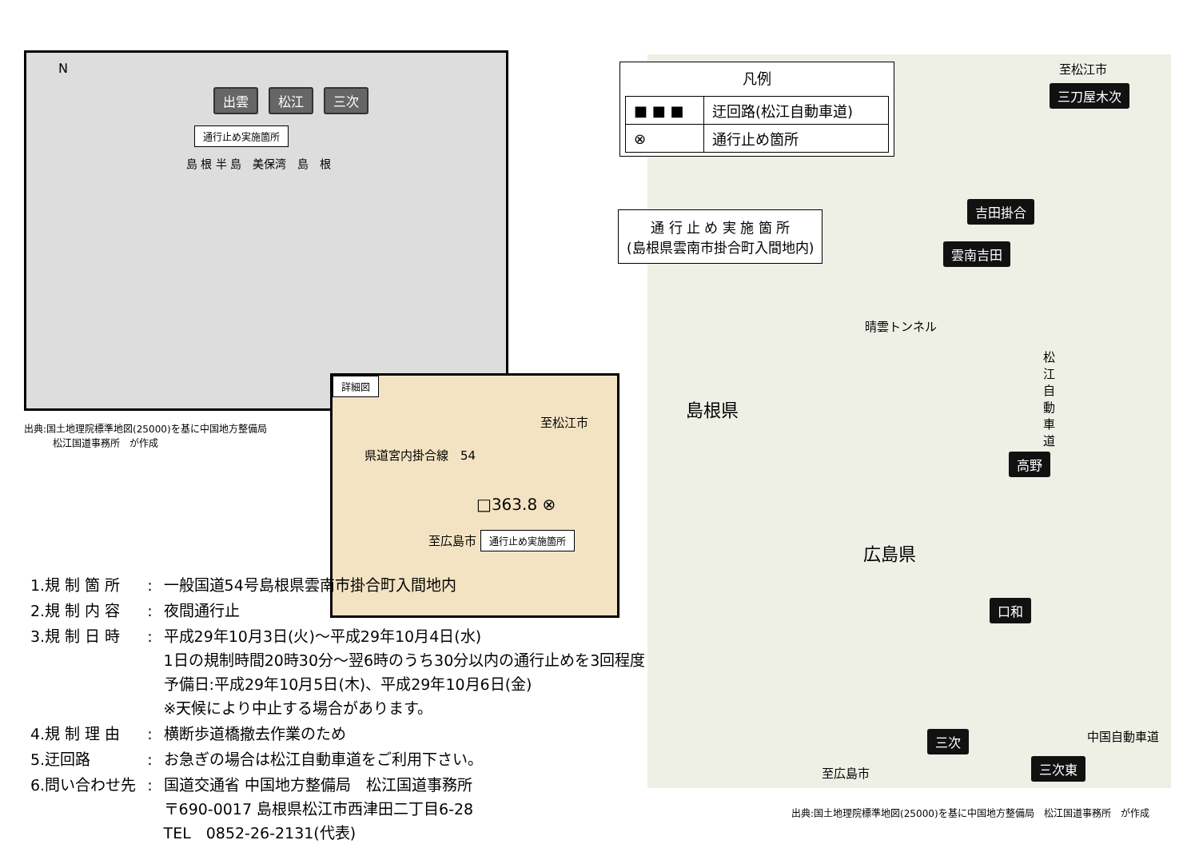N
出雲 松江 三次
通行止め実施箇所
島 根 半 島　美保湾　島　根
出典:国土地理院標準地図(25000)を基に中国地方整備局
　　　松江国道事務所　が作成
詳細図
至松江市
県道宮内掛合線　54
□363.8 ⊗
至広島市 通行止め実施箇所
| 1.規 制 箇 所 | : | 一般国道54号島根県雲南市掛合町入間地内 |
| 2.規 制 内 容 | : | 夜間通行止 |
| 3.規 制 日 時 | : | 平成29年10月3日(火)～平成29年10月4日(水) 1日の規制時間20時30分～翌6時のうち30分以内の通行止めを3回程度 予備日:平成29年10月5日(木)、平成29年10月6日(金) ※天候により中止する場合があります。 |
| 4.規 制 理 由 | : | 横断歩道橋撤去作業のため |
| 5.迂回路 | : | お急ぎの場合は松江自動車道をご利用下さい。 |
| 6.問い合わせ先 | : | 国道交通省 中国地方整備局 松江国道事務所 〒690-0017 島根県松江市西津田二丁目6-28 TEL 0852-26-2131(代表) |
凡例
| ■ ■ ■ | 迂回路(松江自動車道) |
| ⊗ | 通行止め箇所 |
通 行 止 め 実 施 箇 所
(島根県雲南市掛合町入間地内)
至松江市
三刀屋木次
吉田掛合
雲南吉田
晴雲トンネル
松江自動車道
島根県
高野
広島県
口和
三次 中国自動車道
至広島市 三次東
出典:国土地理院標準地図(25000)を基に中国地方整備局　松江国道事務所　が作成